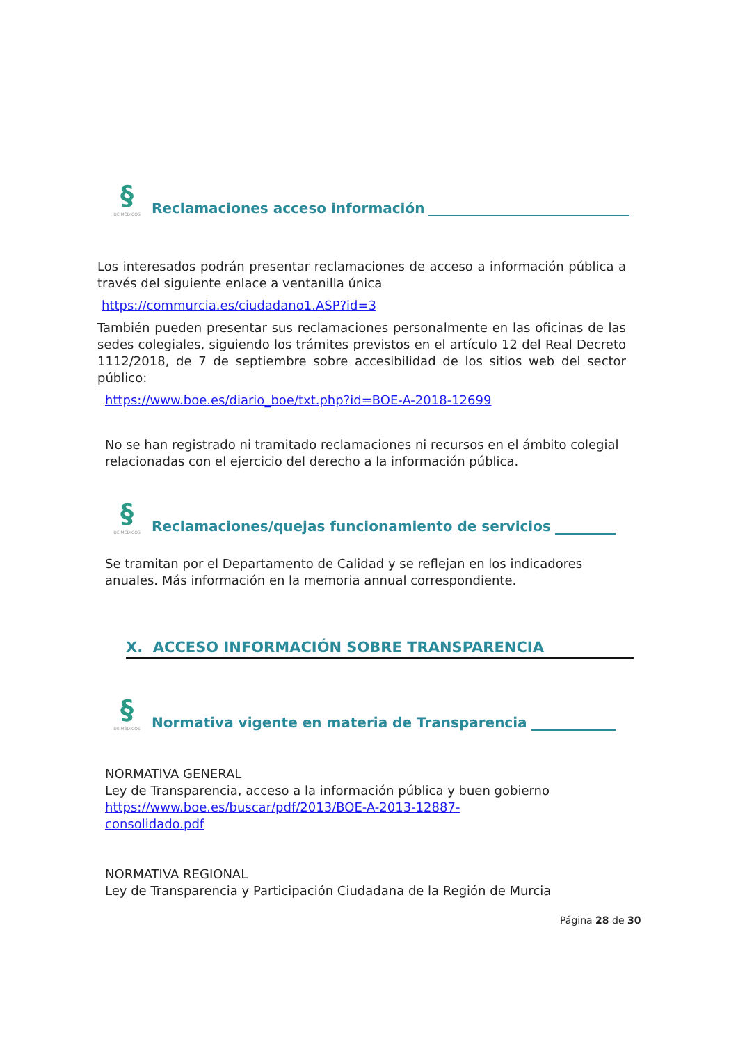§
DE MÉDICOS
Reclamaciones acceso información
Los interesados podrán presentar reclamaciones de acceso a información pública a través del siguiente enlace a ventanilla única
https://commurcia.es/ciudadano1.ASP?id=3
También pueden presentar sus reclamaciones personalmente en las oficinas de las sedes colegiales, siguiendo los trámites previstos en el artículo 12 del Real Decreto 1112/2018, de 7 de septiembre sobre accesibilidad de los sitios web del sector público:
https://www.boe.es/diario_boe/txt.php?id=BOE-A-2018-12699
No se han registrado ni tramitado reclamaciones ni recursos en el ámbito colegial relacionadas con el ejercicio del derecho a la información pública.
§
DE MÉDICOS
Reclamaciones/quejas funcionamiento de servicios
Se tramitan por el Departamento de Calidad y se reflejan en los indicadores anuales. Más información en la memoria annual correspondiente.
X. ACCESO INFORMACIÓN SOBRE TRANSPARENCIA
§
DE MÉDICOS
Normativa vigente en materia de Transparencia
NORMATIVA GENERAL
Ley de Transparencia, acceso a la información pública y buen gobierno
https://www.boe.es/buscar/pdf/2013/BOE-A-2013-12887-
consolidado.pdf
NORMATIVA REGIONAL
Ley de Transparencia y Participación Ciudadana de la Región de Murcia
Página 28 de 30